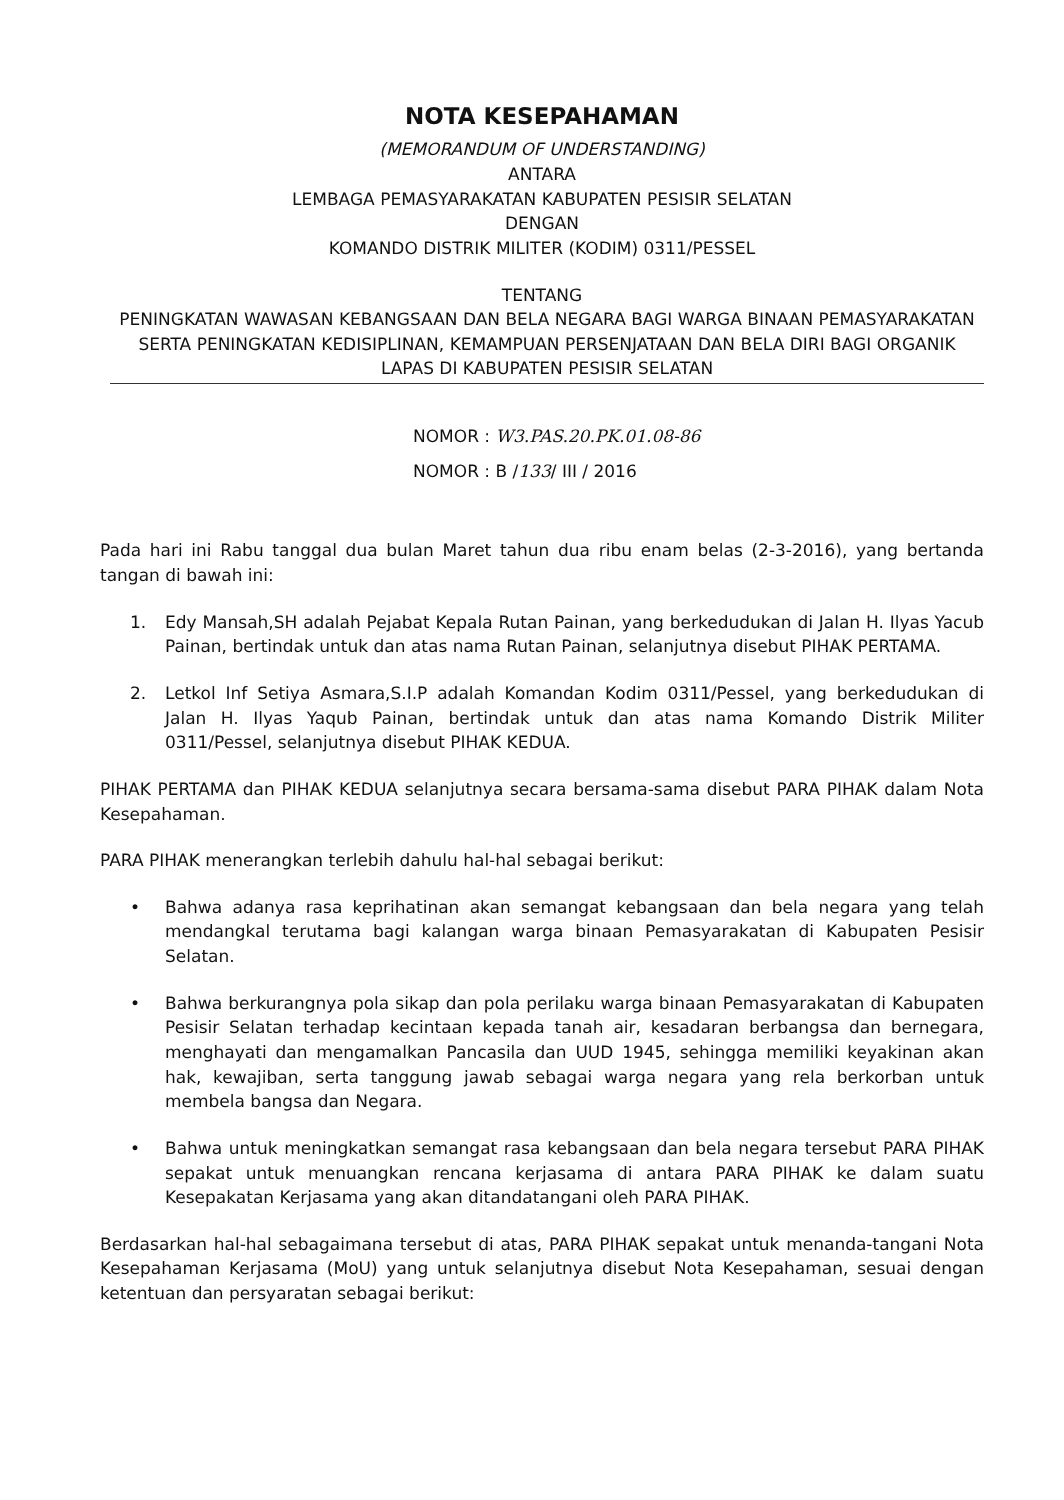NOTA KESEPAHAMAN
(MEMORANDUM OF UNDERSTANDING)
ANTARA
LEMBAGA PEMASYARAKATAN KABUPATEN PESISIR SELATAN
DENGAN
KOMANDO DISTRIK MILITER (KODIM) 0311/PESSEL
TENTANG
PENINGKATAN WAWASAN KEBANGSAAN DAN BELA NEGARA BAGI WARGA BINAAN PEMASYARAKATAN SERTA PENINGKATAN KEDISIPLINAN, KEMAMPUAN PERSENJATAAN DAN BELA DIRI BAGI ORGANIK LAPAS DI KABUPATEN PESISIR SELATAN
NOMOR : W3.PAS.20.PK.01.08-86
NOMOR : B /133/ III / 2016
Pada hari ini Rabu tanggal dua bulan Maret tahun dua ribu enam belas (2-3-2016), yang bertanda tangan di bawah ini:
1. Edy Mansah,SH adalah Pejabat Kepala Rutan Painan, yang berkedudukan di Jalan H. Ilyas Yacub Painan, bertindak untuk dan atas nama Rutan Painan, selanjutnya disebut PIHAK PERTAMA.
2. Letkol Inf Setiya Asmara,S.I.P adalah Komandan Kodim 0311/Pessel, yang berkedudukan di Jalan H. Ilyas Yaqub Painan, bertindak untuk dan atas nama Komando Distrik Militer 0311/Pessel, selanjutnya disebut PIHAK KEDUA.
PIHAK PERTAMA dan PIHAK KEDUA selanjutnya secara bersama-sama disebut PARA PIHAK dalam Nota Kesepahaman.
PARA PIHAK menerangkan terlebih dahulu hal-hal sebagai berikut:
• Bahwa adanya rasa keprihatinan akan semangat kebangsaan dan bela negara yang telah mendangkal terutama bagi kalangan warga binaan Pemasyarakatan di Kabupaten Pesisir Selatan.
• Bahwa berkurangnya pola sikap dan pola perilaku warga binaan Pemasyarakatan di Kabupaten Pesisir Selatan terhadap kecintaan kepada tanah air, kesadaran berbangsa dan bernegara, menghayati dan mengamalkan Pancasila dan UUD 1945, sehingga memiliki keyakinan akan hak, kewajiban, serta tanggung jawab sebagai warga negara yang rela berkorban untuk membela bangsa dan Negara.
• Bahwa untuk meningkatkan semangat rasa kebangsaan dan bela negara tersebut PARA PIHAK sepakat untuk menuangkan rencana kerjasama di antara PARA PIHAK ke dalam suatu Kesepakatan Kerjasama yang akan ditandatangani oleh PARA PIHAK.
Berdasarkan hal-hal sebagaimana tersebut di atas, PARA PIHAK sepakat untuk menanda-tangani Nota Kesepahaman Kerjasama (MoU) yang untuk selanjutnya disebut Nota Kesepahaman, sesuai dengan ketentuan dan persyaratan sebagai berikut: